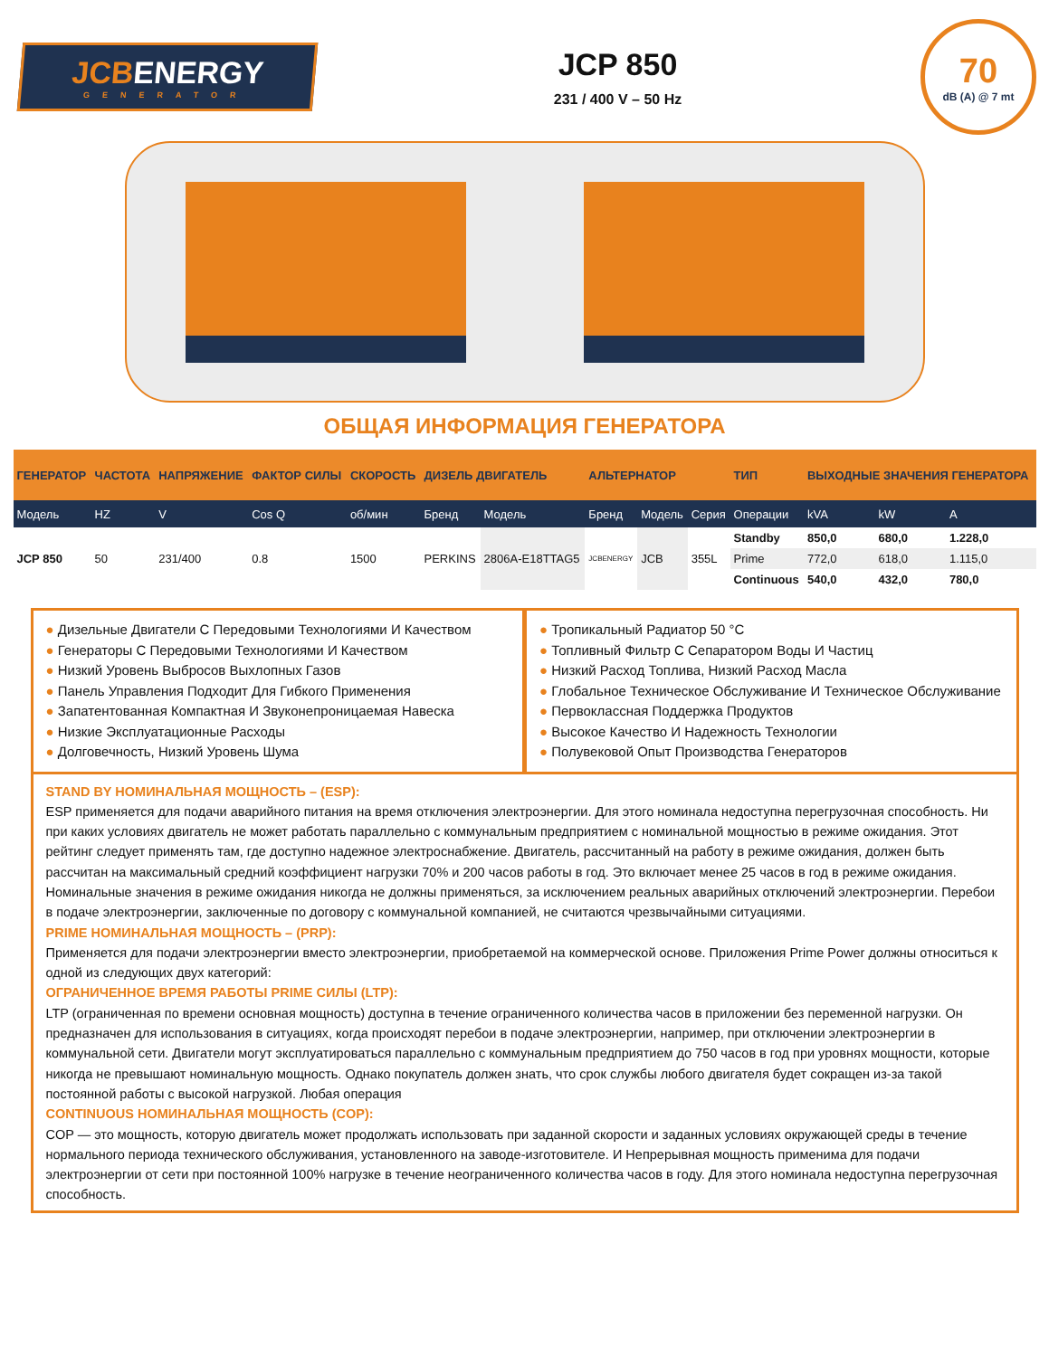JCBENERGY
GENERATOR
JCP 850
231 / 400 V – 50 Hz
70
dB (A) @ 7 mt
ОБЩАЯ ИНФОРМАЦИЯ ГЕНЕРАТОРА
| ГЕНЕРАТОР | ЧАСТОТА | НАПРЯЖЕНИЕ | ФАКТОР СИЛЫ | СКОРОСТЬ | ДИЗЕЛЬ ДВИГАТЕЛЬ | | АЛЬТЕРНАТОР | | | ТИП | ВЫХОДНЫЕ ЗНАЧЕНИЯ ГЕНЕРАТОРА | | |
| --- | --- | --- | --- | --- | --- | --- | --- | --- | --- | --- | --- | --- | --- |
| Модель | HZ | V | Cos Q | об/мин | Бренд | Модель | Бренд | Модель | Серия | Операции | kVA | kW | A |
| JCP 850 | 50 | 231/400 | 0.8 | 1500 | PERKINS | 2806A-E18TTAG5 | JCBENERGY | JCB | 355L | Standby | 850,0 | 680,0 | 1.228,0 |
| | | | | | | | | | | Prime | 772,0 | 618,0 | 1.115,0 |
| | | | | | | | | | | Continuous | 540,0 | 432,0 | 780,0 |
Дизельные Двигатели С Передовыми Технологиями И Качеством
Генераторы С Передовыми Технологиями И Качеством
Низкий Уровень Выбросов Выхлопных Газов
Панель Управления Подходит Для Гибкого Применения
Запатентованная Компактная И Звуконепроницаемая Навеска
Низкие Эксплуатационные Расходы
Долговечность, Низкий Уровень Шума
Тропикальный Радиатор 50 °C
Топливный Фильтр С Сепаратором Воды И Частиц
Низкий Расход Топлива, Низкий Расход Масла
Глобальное Техническое Обслуживание И Техническое Обслуживание
Первоклассная Поддержка Продуктов
Высокое Качество И Надежность Технологии
Полувековой Опыт Производства Генераторов
STAND BY НОМИНАЛЬНАЯ МОЩНОСТЬ – (ESP):
ESP применяется для подачи аварийного питания на время отключения электроэнергии. Для этого номинала недоступна перегрузочная способность. Ни при каких условиях двигатель не может работать параллельно с коммунальным предприятием с номинальной мощностью в режиме ожидания. Этот рейтинг следует применять там, где доступно надежное электроснабжение. Двигатель, рассчитанный на работу в режиме ожидания, должен быть рассчитан на максимальный средний коэффициент нагрузки 70% и 200 часов работы в год. Это включает менее 25 часов в год в режиме ожидания. Номинальные значения в режиме ожидания никогда не должны применяться, за исключением реальных аварийных отключений электроэнергии. Перебои в подаче электроэнергии, заключенные по договору с коммунальной компанией, не считаются чрезвычайными ситуациями.
PRIME НОМИНАЛЬНАЯ МОЩНОСТЬ – (PRP):
Применяется для подачи электроэнергии вместо электроэнергии, приобретаемой на коммерческой основе. Приложения Prime Power должны относиться к одной из следующих двух категорий:
ОГРАНИЧЕННОЕ ВРЕМЯ РАБОТЫ PRIME СИЛЫ (LTP):
LTP (ограниченная по времени основная мощность) доступна в течение ограниченного количества часов в приложении без переменной нагрузки. Он предназначен для использования в ситуациях, когда происходят перебои в подаче электроэнергии, например, при отключении электроэнергии в коммунальной сети. Двигатели могут эксплуатироваться параллельно с коммунальным предприятием до 750 часов в год при уровнях мощности, которые никогда не превышают номинальную мощность. Однако покупатель должен знать, что срок службы любого двигателя будет сокращен из-за такой постоянной работы с высокой нагрузкой. Любая операция
CONTINUOUS НОМИНАЛЬНАЯ МОЩНОСТЬ (COP):
COP — это мощность, которую двигатель может продолжать использовать при заданной скорости и заданных условиях окружающей среды в течение нормального периода технического обслуживания, установленного на заводе-изготовителе. И Непрерывная мощность применима для подачи электроэнергии от сети при постоянной 100% нагрузке в течение неограниченного количества часов в году. Для этого номинала недоступна перегрузочная способность.